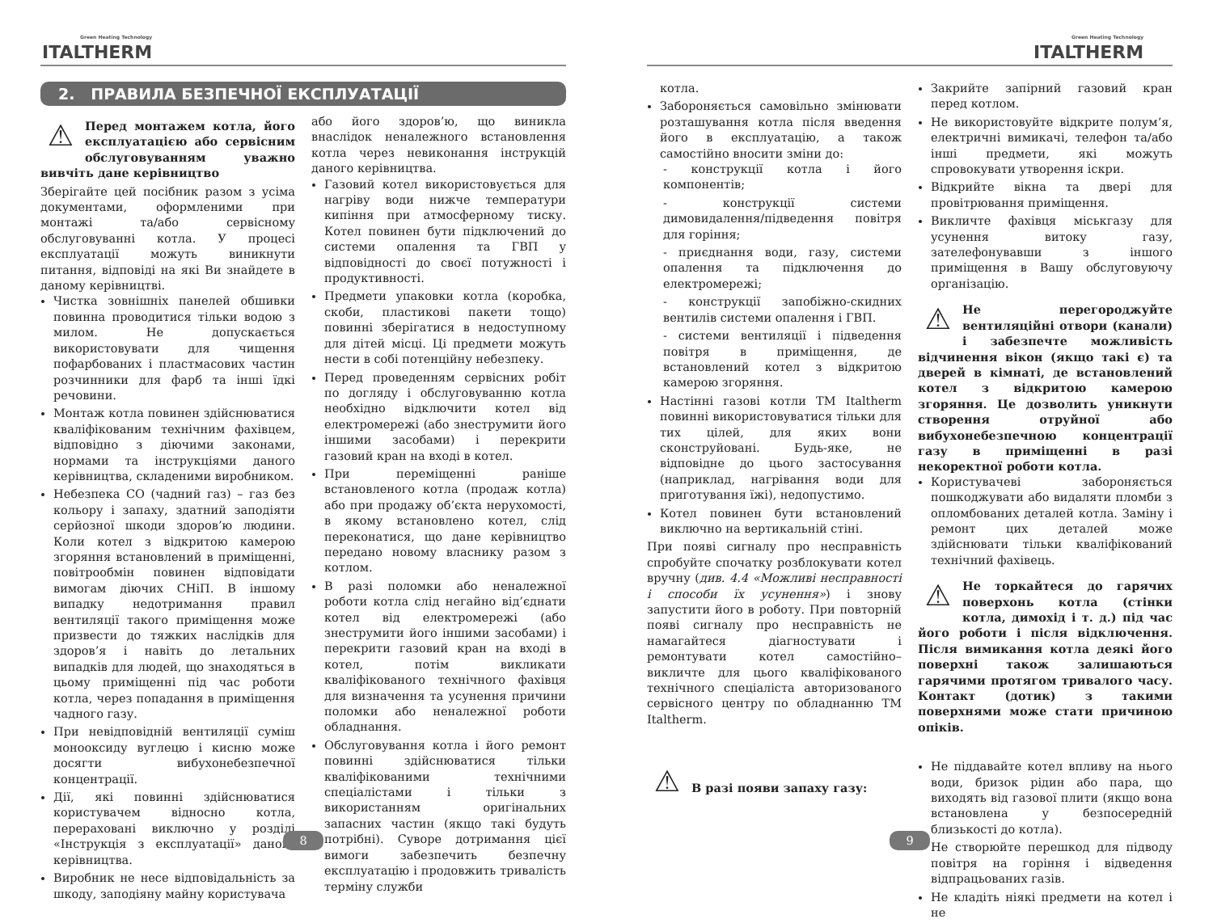Green Heating Technology
ITALTHERM
2. ПРАВИЛА БЕЗПЕЧНОЇ ЕКСПЛУАТАЦІЇ
⚠ Перед монтажем котла, його експлуатацією або сервісним обслуговуванням уважно вивчіть дане керівництво
Зберігайте цей посібник разом з усіма документами, оформленими при монтажі та/або сервісному обслуговуванні котла. У процесі експлуатації можуть виникнути питання, відповіді на які Ви знайдете в даному керівництві.
Чистка зовнішніх панелей обшивки повинна проводитися тільки водою з милом. Не допускається використовувати для чищення пофарбованих і пластмасових частин розчинники для фарб та інші їдкі речовини.
Монтаж котла повинен здійснюватися кваліфікованим технічним фахівцем, відповідно з діючими законами, нормами та інструкціями даного керівництва, складеними виробником.
Небезпека СО (чадний газ) – газ без кольору і запаху, здатний заподіяти серйозної шкоди здоров’ю людини. Коли котел з відкритою камерою згоряння встановлений в приміщенні, повітрообмін повинен відповідати вимогам діючих СНіП. В іншому випадку недотримання правил вентиляції такого приміщення може призвести до тяжких наслідків для здоров’я і навіть до летальних випадків для людей, що знаходяться в цьому приміщенні під час роботи котла, через попадання в приміщення чадного газу.
При невідповідній вентиляції суміш монооксиду вуглецю і кисню може досягти вибухонебезпечної концентрації.
Дії, які повинні здійснюватися користувачем відносно котла, перераховані виключно у розділі «Інструкція з експлуатації» даного керівництва.
Виробник не несе відповідальність за шкоду, заподіяну майну користувача
або його здоров’ю, що виникла внаслідок неналежного встановлення котла через невиконання інструкцій даного керівництва.
Газовий котел використовується для нагріву води нижче температури кипіння при атмосферному тиску. Котел повинен бути підключений до системи опалення та ГВП у відповідності до своєї потужності і продуктивності.
Предмети упаковки котла (коробка, скоби, пластикові пакети тощо) повинні зберігатися в недоступному для дітей місці. Ці предмети можуть нести в собі потенційну небезпеку.
Перед проведенням сервісних робіт по догляду і обслуговуванню котла необхідно відключити котел від електромережі (або знеструмити його іншими засобами) і перекрити газовий кран на вході в котел.
При переміщенні раніше встановленого котла (продаж котла) або при продажу об’єкта нерухомості, в якому встановлено котел, слід переконатися, що дане керівництво передано новому власнику разом з котлом.
В разі поломки або неналежної роботи котла слід негайно від’єднати котел від електромережі (або знеструмити його іншими засобами) і перекрити газовий кран на вході в котел, потім викликати кваліфікованого технічного фахівця для визначення та усунення причини поломки або неналежної роботи обладнання.
Обслуговування котла і його ремонт повинні здійснюватися тільки кваліфікованими технічними спеціалістами і тільки з використанням оригінальних запасних частин (якщо такі будуть потрібні). Суворе дотримання цієї вимоги забезпечить безпечну експлуатацію і продовжить тривалість терміну служби
8
Green Heating Technology
ITALTHERM
котла.
Забороняється самовільно змінювати розташування котла після введення його в експлуатацію, а також самостійно вносити зміни до:
- конструкції котла і його компонентів;
- конструкції системи димовидалення/підведення повітря для горіння;
- приєднання води, газу, системи опалення та підключення до електромережі;
- конструкції запобіжно-скидних вентилів системи опалення і ГВП.
- системи вентиляції і підведення повітря в приміщення, де встановлений котел з відкритою камерою згоряння.
Настінні газові котли ТМ Italtherm повинні використовуватися тільки для тих цілей, для яких вони сконструйовані. Будь-яке, не відповідне до цього застосування (наприклад, нагрівання води для приготування їжі), недопустимо.
Котел повинен бути встановлений виключно на вертикальній стіні.
При появі сигналу про несправність спробуйте спочатку розблокувати котел вручну (див. 4.4 «Можливі несправності і способи їх усунення») і знову запустити його в роботу. При повторній появі сигналу про несправність не намагайтеся діагностувати і ремонтувати котел самостійно– викличте для цього кваліфікованого технічного спеціаліста авторизованого сервісного центру по обладнанню ТМ Italtherm.
⚠
В разі появи запаху газу:
Закрийте запірний газовий кран перед котлом.
Не використовуйте відкрите полум’я, електричні вимикачі, телефон та/або інші предмети, які можуть спровокувати утворення іскри.
Відкрийте вікна та двері для провітрювання приміщення.
Викличте фахівця міськгазу для усунення витоку газу, зателефонувавши з іншого приміщення в Вашу обслуговуючу організацію.
⚠ Не перегороджуйте вентиляційні отвори (канали) і забезпечте можливість відчинення вікон (якщо такі є) та дверей в кімнаті, де встановлений котел з відкритою камерою згоряння. Це дозволить уникнути створення отруйної або вибухонебезпечною концентрації газу в приміщенні в разі некоректної роботи котла.
Користувачеві забороняється пошкоджувати або видаляти пломби з опломбованих деталей котла. Заміну і ремонт цих деталей може здійснювати тільки кваліфікований технічний фахівець.
⚠ Не торкайтеся до гарячих поверхонь котла (стінки котла, димохід і т. д.) під час його роботи і після відключення. Після вимикання котла деякі його поверхні також залишаються гарячими протягом тривалого часу. Контакт (дотик) з такими поверхнями може стати причиною опіків.
Не піддавайте котел впливу на нього води, бризок рідин або пара, що виходять від газової плити (якщо вона встановлена у безпосередній близькості до котла).
Не створюйте перешкод для підводу повітря на горіння і відведення відпрацьованих газів.
Не кладіть ніякі предмети на котел і не
9